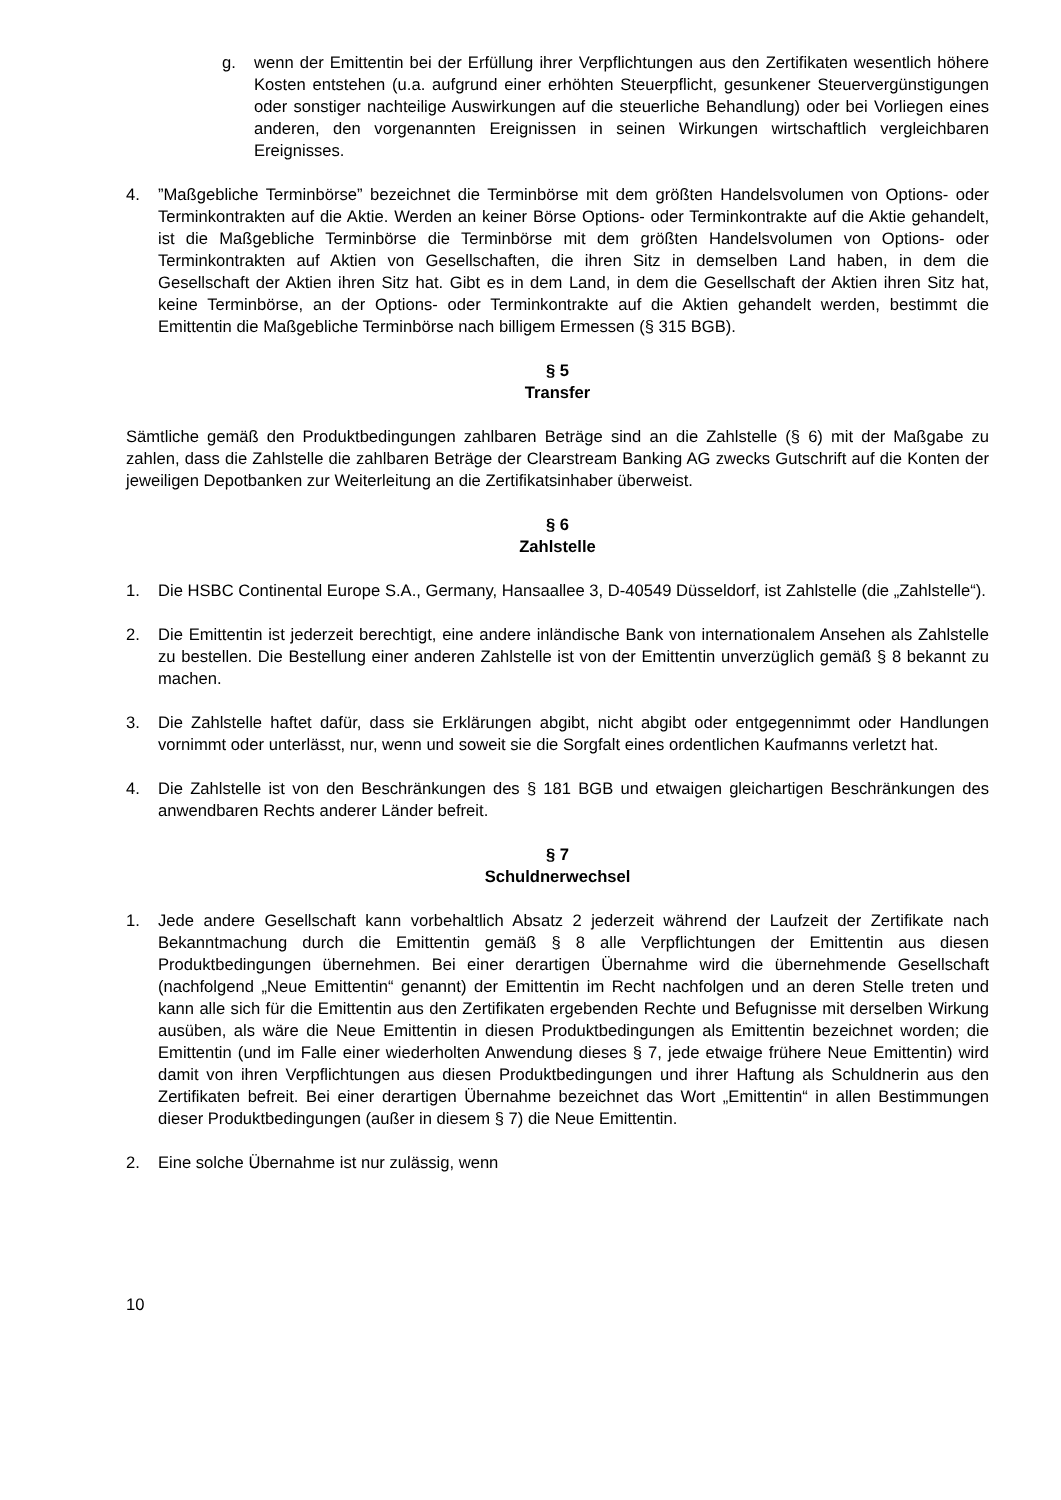g. wenn der Emittentin bei der Erfüllung ihrer Verpflichtungen aus den Zertifikaten wesentlich höhere Kosten entstehen (u.a. aufgrund einer erhöhten Steuerpflicht, gesunkener Steuervergünstigungen oder sonstiger nachteilige Auswirkungen auf die steuerliche Behandlung) oder bei Vorliegen eines anderen, den vorgenannten Ereignissen in seinen Wirkungen wirtschaftlich vergleichbaren Ereignisses.
4. ”Maßgebliche Terminbörse” bezeichnet die Terminbörse mit dem größten Handelsvolumen von Options- oder Terminkontrakten auf die Aktie. Werden an keiner Börse Options- oder Terminkontrakte auf die Aktie gehandelt, ist die Maßgebliche Terminbörse die Terminbörse mit dem größten Handelsvolumen von Options- oder Terminkontrakten auf Aktien von Gesellschaften, die ihren Sitz in demselben Land haben, in dem die Gesellschaft der Aktien ihren Sitz hat. Gibt es in dem Land, in dem die Gesellschaft der Aktien ihren Sitz hat, keine Terminbörse, an der Options- oder Terminkontrakte auf die Aktien gehandelt werden, bestimmt die Emittentin die Maßgebliche Terminbörse nach billigem Ermessen (§ 315 BGB).
§ 5
Transfer
Sämtliche gemäß den Produktbedingungen zahlbaren Beträge sind an die Zahlstelle (§ 6) mit der Maßgabe zu zahlen, dass die Zahlstelle die zahlbaren Beträge der Clearstream Banking AG zwecks Gutschrift auf die Konten der jeweiligen Depotbanken zur Weiterleitung an die Zertifikatsinhaber überweist.
§ 6
Zahlstelle
1. Die HSBC Continental Europe S.A., Germany, Hansaallee 3, D-40549 Düsseldorf, ist Zahlstelle (die „Zahlstelle“).
2. Die Emittentin ist jederzeit berechtigt, eine andere inländische Bank von internationalem Ansehen als Zahlstelle zu bestellen. Die Bestellung einer anderen Zahlstelle ist von der Emittentin unverzüglich gemäß § 8 bekannt zu machen.
3. Die Zahlstelle haftet dafür, dass sie Erklärungen abgibt, nicht abgibt oder entgegennimmt oder Handlungen vornimmt oder unterlässt, nur, wenn und soweit sie die Sorgfalt eines ordentlichen Kaufmanns verletzt hat.
4. Die Zahlstelle ist von den Beschränkungen des § 181 BGB und etwaigen gleichartigen Beschränkungen des anwendbaren Rechts anderer Länder befreit.
§ 7
Schuldnerwechsel
1. Jede andere Gesellschaft kann vorbehaltlich Absatz 2 jederzeit während der Laufzeit der Zertifikate nach Bekanntmachung durch die Emittentin gemäß § 8 alle Verpflichtungen der Emittentin aus diesen Produktbedingungen übernehmen. Bei einer derartigen Übernahme wird die übernehmende Gesellschaft (nachfolgend „Neue Emittentin“ genannt) der Emittentin im Recht nachfolgen und an deren Stelle treten und kann alle sich für die Emittentin aus den Zertifikaten ergebenden Rechte und Befugnisse mit derselben Wirkung ausüben, als wäre die Neue Emittentin in diesen Produktbedingungen als Emittentin bezeichnet worden; die Emittentin (und im Falle einer wiederholten Anwendung dieses § 7, jede etwaige frühere Neue Emittentin) wird damit von ihren Verpflichtungen aus diesen Produktbedingungen und ihrer Haftung als Schuldnerin aus den Zertifikaten befreit. Bei einer derartigen Übernahme bezeichnet das Wort „Emittentin“ in allen Bestimmungen dieser Produktbedingungen (außer in diesem § 7) die Neue Emittentin.
2. Eine solche Übernahme ist nur zulässig, wenn
10